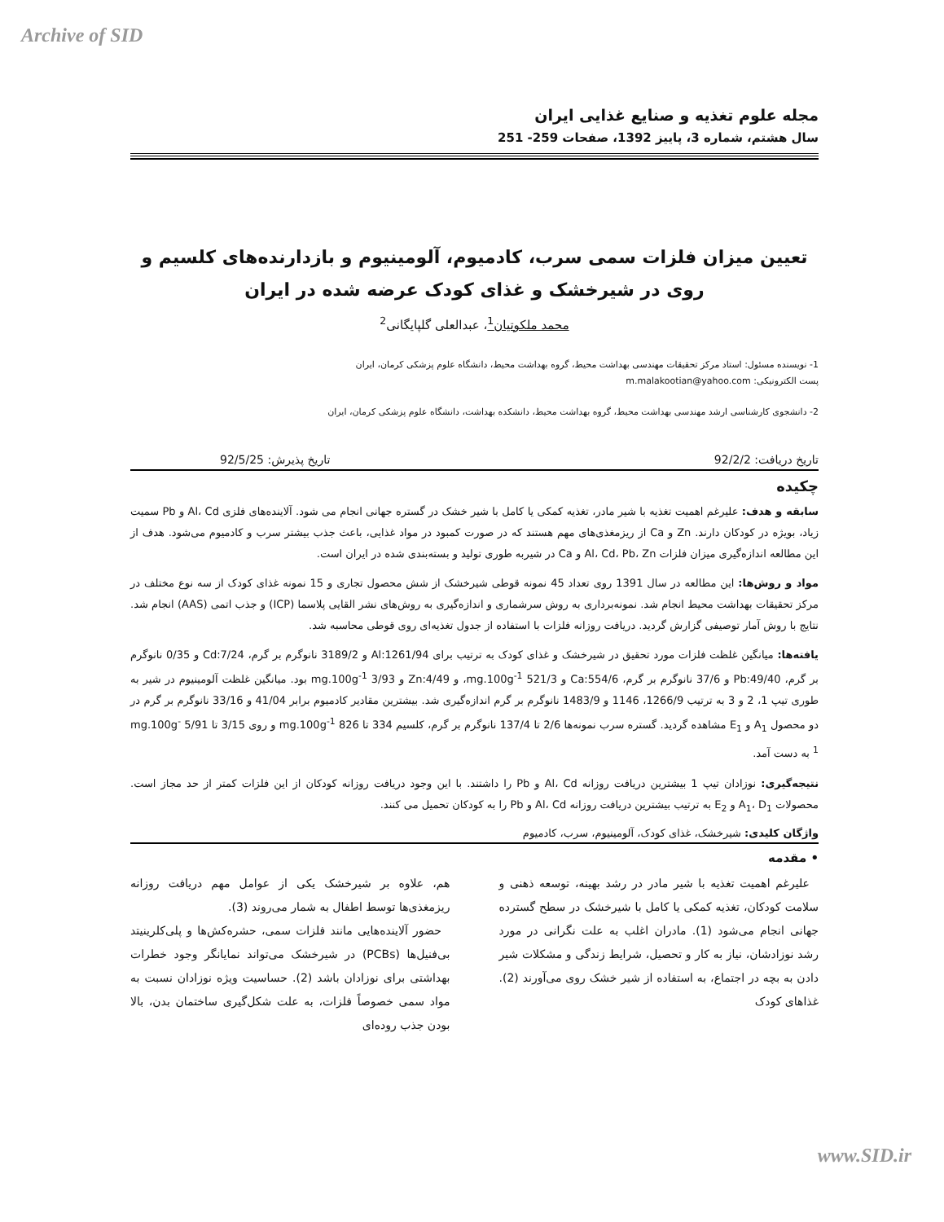Archive of SID
مجله علوم تغذیه و صنایع غذایی ایران
سال هشتم، شماره 3، پاییز 1392، صفحات 259- 251
تعیین میزان فلزات سمی سرب، کادمیوم، آلومینیوم و بازدارنده‌های کلسیم و روی در شیرخشک و غذای کودک عرضه شده در ایران
محمد ملکوتیان<sup>1</sup>، عبدالعلی گلپایگانی<sup>2</sup>
1- نویسنده مسئول: استاد مرکز تحقیقات مهندسی بهداشت محیط، گروه بهداشت محیط، دانشگاه علوم پزشکی کرمان، ایران
پست الکترونیکی: m.malakootian@yahoo.com
2- دانشجوی کارشناسی ارشد مهندسی بهداشت محیط، گروه بهداشت محیط، دانشکده بهداشت، دانشگاه علوم پزشکی کرمان، ایران
تاریخ دریافت: 92/2/2 تاریخ پذیرش: 92/5/25
چکیده
سابقه و هدف: علیرغم اهمیت تغذیه با شیر مادر، تغذیه کمکی یا کامل با شیر خشک در گستره جهانی انجام می شود. آلاینده‌های فلزی Al، Cd و Pb سمیت زیاد، بویژه در کودکان دارند. Zn و Ca از ریزمغذی‌های مهم هستند که در صورت کمبود در مواد غذایی، باعث جذب بیشتر سرب و کادمیوم می‌شود. هدف از این مطالعه اندازه‌گیری میزان فلزات Al، Cd، Pb، Zn و Ca در شیربه طوری تولید و بسته‌بندی شده در ایران است.
مواد و روش‌ها: این مطالعه در سال 1391 روی تعداد 45 نمونه قوطی شیرخشک از شش محصول تجاری و 15 نمونه غذای کودک از سه نوع مختلف در مرکز تحقیقات بهداشت محیط انجام شد. نمونه‌برداری به روش سرشماری و اندازه‌گیری به روش‌های نشر القایی پلاسما (ICP) و جذب اتمی (AAS) انجام شد. نتایج با روش آمار توصیفی گزارش گردید. دریافت روزانه فلزات با استفاده از جدول تغذیه‌ای روی قوطی محاسبه شد.
یافته‌ها: میانگین غلظت فلزات مورد تحقیق در شیرخشک و غذای کودک به ترتیب برای Al:1261/94 و 3189/2 نانوگرم بر گرم، Cd:7/24 و 0/35 نانوگرم بر گرم، Pb:49/40 و 37/6 نانوگرم بر گرم، Ca:554/6 و mg.100g<sup>-1</sup> 521/3، و Zn:4/49 و mg.100g<sup>-1</sup> 3/93 بود. میانگین غلظت آلومینیوم در شیر به طوری تیپ 1، 2 و 3 به ترتیب 1266/9، 1146 و 1483/9 نانوگرم بر گرم اندازه‌گیری شد. بیشترین مقادیر کادمیوم برابر 41/04 و 33/16 نانوگرم بر گرم در دو محصول A<sub>1</sub> و E<sub>1</sub> مشاهده گردید. گستره سرب نمونه‌ها 2/6 تا 137/4 نانوگرم بر گرم، کلسیم 334 تا 826 mg.100g<sup>-1</sup> و روی 3/15 تا 5/91 mg.100g<sup>-1</sup> به دست آمد.
نتیجه‌گیری: نوزادان تیپ 1 بیشترین دریافت روزانه Al، Cd و Pb را داشتند. با این وجود دریافت روزانه کودکان از این فلزات کمتر از حد مجاز است. محصولات A<sub>1</sub>، D<sub>1</sub> و E<sub>2</sub> به ترتیب بیشترین دریافت روزانه Al، Cd و Pb را به کودکان تحمیل می کنند.
واژگان کلیدی: شیرخشک، غذای کودک، آلومینیوم، سرب، کادمیوم
• مقدمه
علیرغم اهمیت تغذیه با شیر مادر در رشد بهینه، توسعه ذهنی و سلامت کودکان، تغذیه کمکی یا کامل با شیرخشک در سطح گسترده جهانی انجام می‌شود (1). مادران اغلب به علت نگرانی در مورد رشد نوزادشان، نیاز به کار و تحصیل، شرایط زندگی و مشکلات شیر دادن به بچه در اجتماع، به استفاده از شیر خشک روی می‌آورند (2). غذاهای کودک
هم، علاوه بر شیرخشک یکی از عوامل مهم دریافت روزانه ریزمغذی‌ها توسط اطفال به شمار می‌روند (3).
حضور آلاینده‌هایی مانند فلزات سمی، حشره‌کش‌ها و پلی‌کلرینیتد بی‌فنیل‌ها (PCBs) در شیرخشک می‌تواند نمایانگر وجود خطرات بهداشتی برای نوزادان باشد (2). حساسیت ویژه نوزادان نسبت به مواد سمی خصوصاً فلزات، به علت شکل‌گیری ساختمان بدن، بالا بودن جذب روده‌ای
www.SID.ir